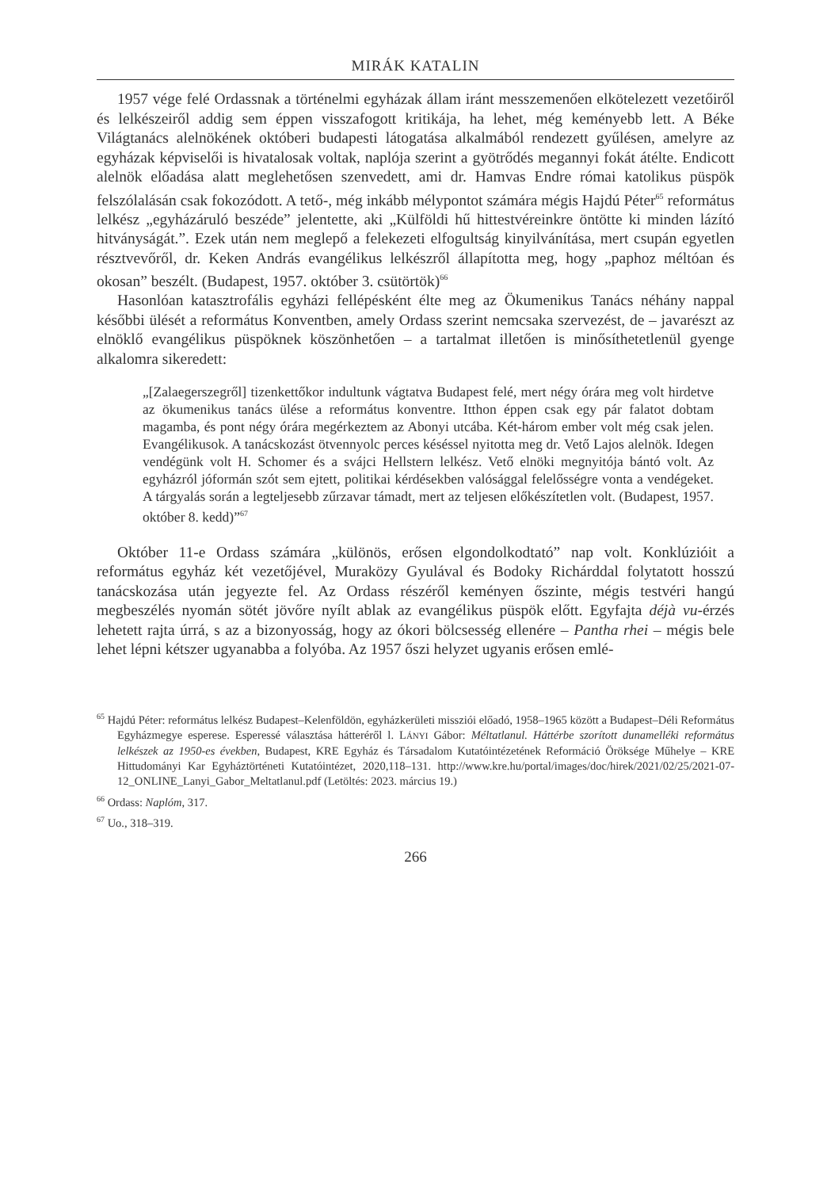MIRÁK KATALIN
1957 vége felé Ordassnak a történelmi egyházak állam iránt messzemenően elkötelezett vezetőiről és lelkészeiről addig sem éppen visszafogott kritikája, ha lehet, még keményebb lett. A Béke Világtanács alelnökének októberi budapesti látogatása alkalmából rendezett gyűlésen, amelyre az egyházak képviselői is hivatalosak voltak, naplója szerint a gyötrődés megannyi fokát átélte. Endicott alelnök előadása alatt meglehetősen szenvedett, ami dr. Hamvas Endre római katolikus püspök felszólalásán csak fokozódott. A tető-, még inkább mélypontot számára mégis Hajdú Péter<sup>65</sup> református lelkész „egyházáruló beszéde” jelentette, aki „Külföldi hű hittestvéreinkre öntötte ki minden lázító hitványságát.”. Ezek után nem meglepő a felekezeti elfogultság kinyilvánítása, mert csupán egyetlen résztvevőről, dr. Keken András evangélikus lelkészről állapította meg, hogy „paphoz méltóan és okosan” beszélt. (Budapest, 1957. október 3. csütörtök)<sup>66</sup>
Hasonlóan katasztrofális egyházi fellépésként élte meg az Ökumenikus Tanács néhány nappal későbbi ülését a református Konventben, amely Ordass szerint nemcsaka szervezést, de – javarészt az elnöklő evangélikus püspöknek köszönhetően – a tartalmat illetően is minősíthetetlenül gyenge alkalomra sikeredett:
„[Zalaegerszegről] tizenkettőkor indultunk vágtatva Budapest felé, mert négy órára meg volt hirdetve az ökumenikus tanács ülése a református konventre. Itthon éppen csak egy pár falatot dobtam magamba, és pont négy órára megérkeztem az Abonyi utcába. Két-három ember volt még csak jelen. Evangélikusok. A tanácskozást ötvennyolc perces késéssel nyitotta meg dr. Vető Lajos alelnök. Idegen vendégünk volt H. Schomer és a svájci Hellstern lelkész. Vető elnöki megnyitója bántó volt. Az egyházról jóformán szót sem ejtett, politikai kérdésekben valósággal felelősségre vonta a vendégeket. A tárgyalás során a legteljesebb zűrzavar támadt, mert az teljesen előkészítetlen volt. (Budapest, 1957. október 8. kedd)”<sup>67</sup>
Október 11-e Ordass számára „különös, erősen elgondolkodtató” nap volt. Konklúzióit a református egyház két vezetőjével, Muraközy Gyulával és Bodoky Richárddal folytatott hosszú tanácskozása után jegyezte fel. Az Ordass részéről keményen őszinte, mégis testvéri hangú megbeszélés nyomán sötét jövőre nyílt ablak az evangélikus püspök előtt. Egyfajta déjà vu-érzés lehetett rajta úrrá, s az a bizonyosság, hogy az ókori bölcsesség ellenére – Pantha rhei – mégis bele lehet lépni kétszer ugyanabba a folyóba. Az 1957 őszi helyzet ugyanis erősen emlé-
<sup>65</sup> Hajdú Péter: református lelkész Budapest–Kelenföldön, egyházkerületi missziói előadó, 1958–1965 között a Budapest–Déli Református Egyházmegye esperese. Esperessé választása hátteréről l. LÁNYI Gábor: Méltatlanul. Háttérbe szorított dunamelléki református lelkészek az 1950-es években, Budapest, KRE Egyház és Társadalom Kutatóintézetének Reformáció Öröksége Műhelye – KRE Hittudományi Kar Egyháztörténeti Kutatóintézet, 2020,118–131. http://www.kre.hu/portal/images/doc/hirek/2021/02/25/2021-07-12_ONLINE_Lanyi_Gabor_Meltatlanul.pdf (Letöltés: 2023. március 19.)
<sup>66</sup> Ordass: Naplóm, 317.
<sup>67</sup> Uo., 318–319.
266